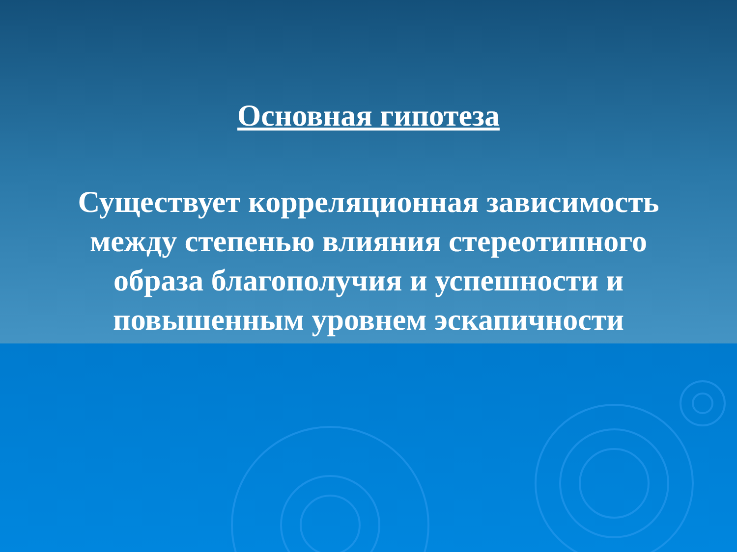Основная гипотеза
Существует корреляционная зависимость между степенью влияния стереотипного образа благополучия и успешности и повышенным уровнем эскапичности